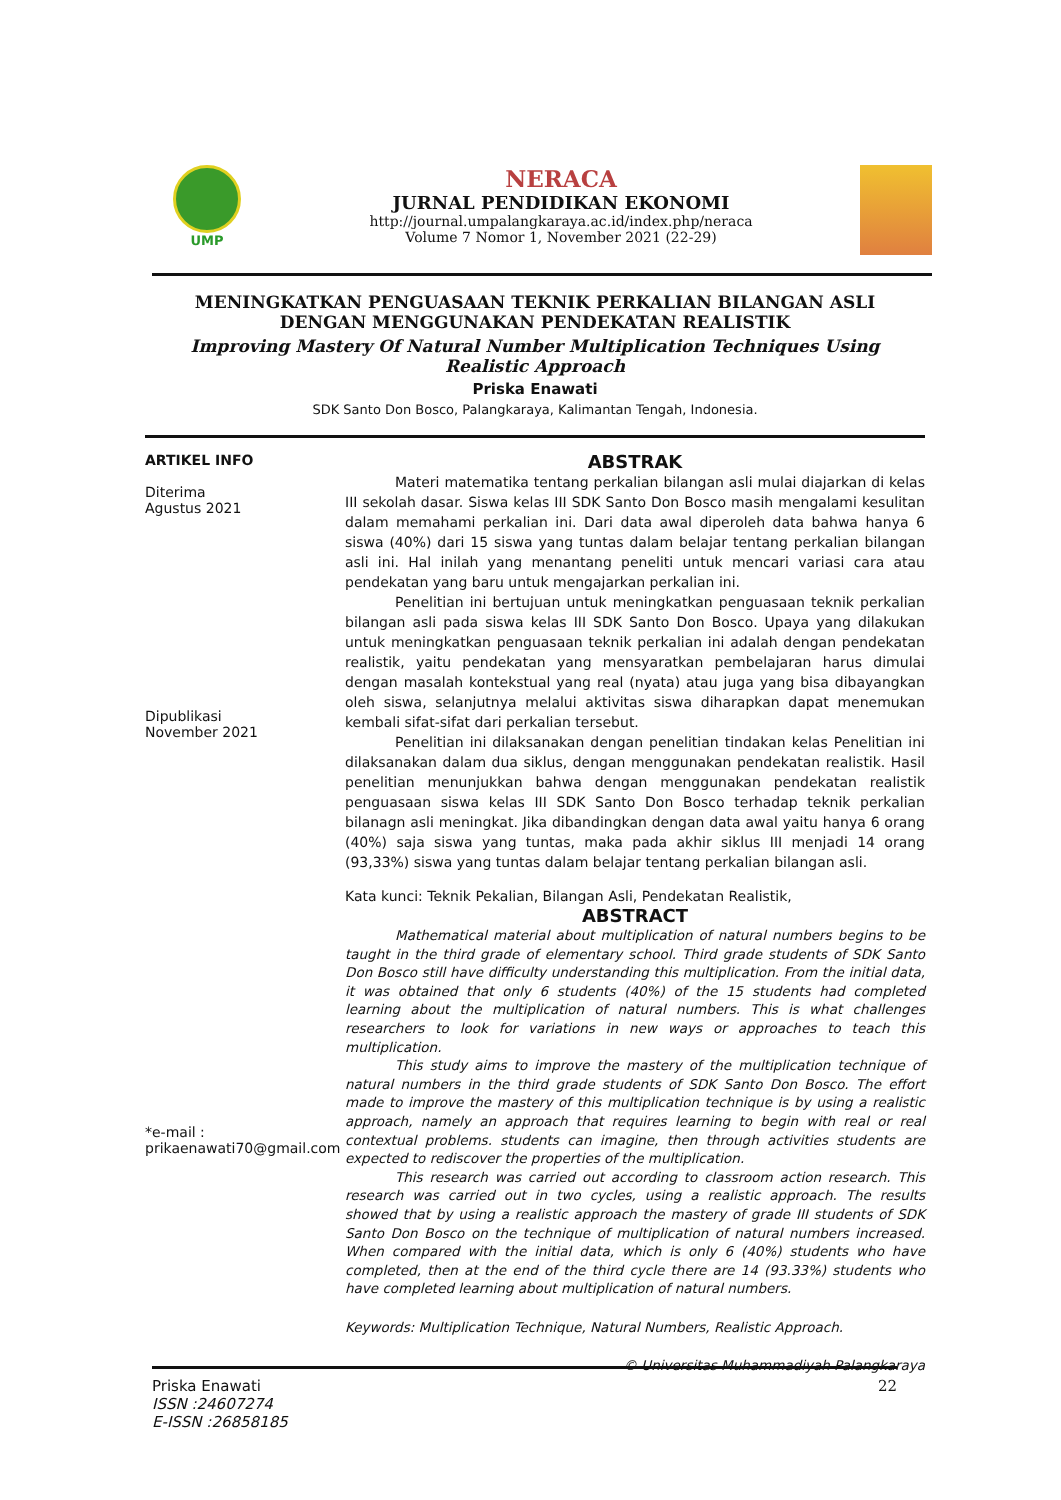UMP
NERACA
JURNAL PENDIDIKAN EKONOMI
http://journal.umpalangkaraya.ac.id/index.php/neraca
Volume 7 Nomor 1, November 2021 (22-29)
MENINGKATKAN PENGUASAAN TEKNIK PERKALIAN BILANGAN ASLI
DENGAN MENGGUNAKAN PENDEKATAN REALISTIK
Improving Mastery Of Natural Number Multiplication Techniques Using
Realistic Approach
Priska Enawati
SDK Santo Don Bosco, Palangkaraya, Kalimantan Tengah, Indonesia.
ARTIKEL INFO
Diterima
Agustus 2021
Dipublikasi
November 2021
*e-mail :
prikaenawati70@gmail.com
ABSTRAK
Materi matematika tentang perkalian bilangan asli mulai diajarkan di kelas III sekolah dasar. Siswa kelas III SDK Santo Don Bosco masih mengalami kesulitan dalam memahami perkalian ini. Dari data awal diperoleh data bahwa hanya 6 siswa (40%) dari 15 siswa yang tuntas dalam belajar tentang perkalian bilangan asli ini. Hal inilah yang menantang peneliti untuk mencari variasi cara atau pendekatan yang baru untuk mengajarkan perkalian ini.
Penelitian ini bertujuan untuk meningkatkan penguasaan teknik perkalian bilangan asli pada siswa kelas III SDK Santo Don Bosco. Upaya yang dilakukan untuk meningkatkan penguasaan teknik perkalian ini adalah dengan pendekatan realistik, yaitu pendekatan yang mensyaratkan pembelajaran harus dimulai dengan masalah kontekstual yang real (nyata) atau juga yang bisa dibayangkan oleh siswa, selanjutnya melalui aktivitas siswa diharapkan dapat menemukan kembali sifat-sifat dari perkalian tersebut.
Penelitian ini dilaksanakan dengan penelitian tindakan kelas Penelitian ini dilaksanakan dalam dua siklus, dengan menggunakan pendekatan realistik. Hasil penelitian menunjukkan bahwa dengan menggunakan pendekatan realistik penguasaan siswa kelas III SDK Santo Don Bosco terhadap teknik perkalian bilanagn asli meningkat. Jika dibandingkan dengan data awal yaitu hanya 6 orang (40%) saja siswa yang tuntas, maka pada akhir siklus III menjadi 14 orang (93,33%) siswa yang tuntas dalam belajar tentang perkalian bilangan asli.
Kata kunci: Teknik Pekalian, Bilangan Asli, Pendekatan Realistik,
ABSTRACT
Mathematical material about multiplication of natural numbers begins to be taught in the third grade of elementary school. Third grade students of SDK Santo Don Bosco still have difficulty understanding this multiplication. From the initial data, it was obtained that only 6 students (40%) of the 15 students had completed learning about the multiplication of natural numbers. This is what challenges researchers to look for variations in new ways or approaches to teach this multiplication.
This study aims to improve the mastery of the multiplication technique of natural numbers in the third grade students of SDK Santo Don Bosco. The effort made to improve the mastery of this multiplication technique is by using a realistic approach, namely an approach that requires learning to begin with real or real contextual problems. students can imagine, then through activities students are expected to rediscover the properties of the multiplication.
This research was carried out according to classroom action research. This research was carried out in two cycles, using a realistic approach. The results showed that by using a realistic approach the mastery of grade III students of SDK Santo Don Bosco on the technique of multiplication of natural numbers increased. When compared with the initial data, which is only 6 (40%) students who have completed, then at the end of the third cycle there are 14 (93.33%) students who have completed learning about multiplication of natural numbers.
Keywords: Multiplication Technique, Natural Numbers, Realistic Approach.
© Universitas Muhammadiyah Palangkaraya
Priska Enawati
ISSN :24607274
E-ISSN :26858185
22